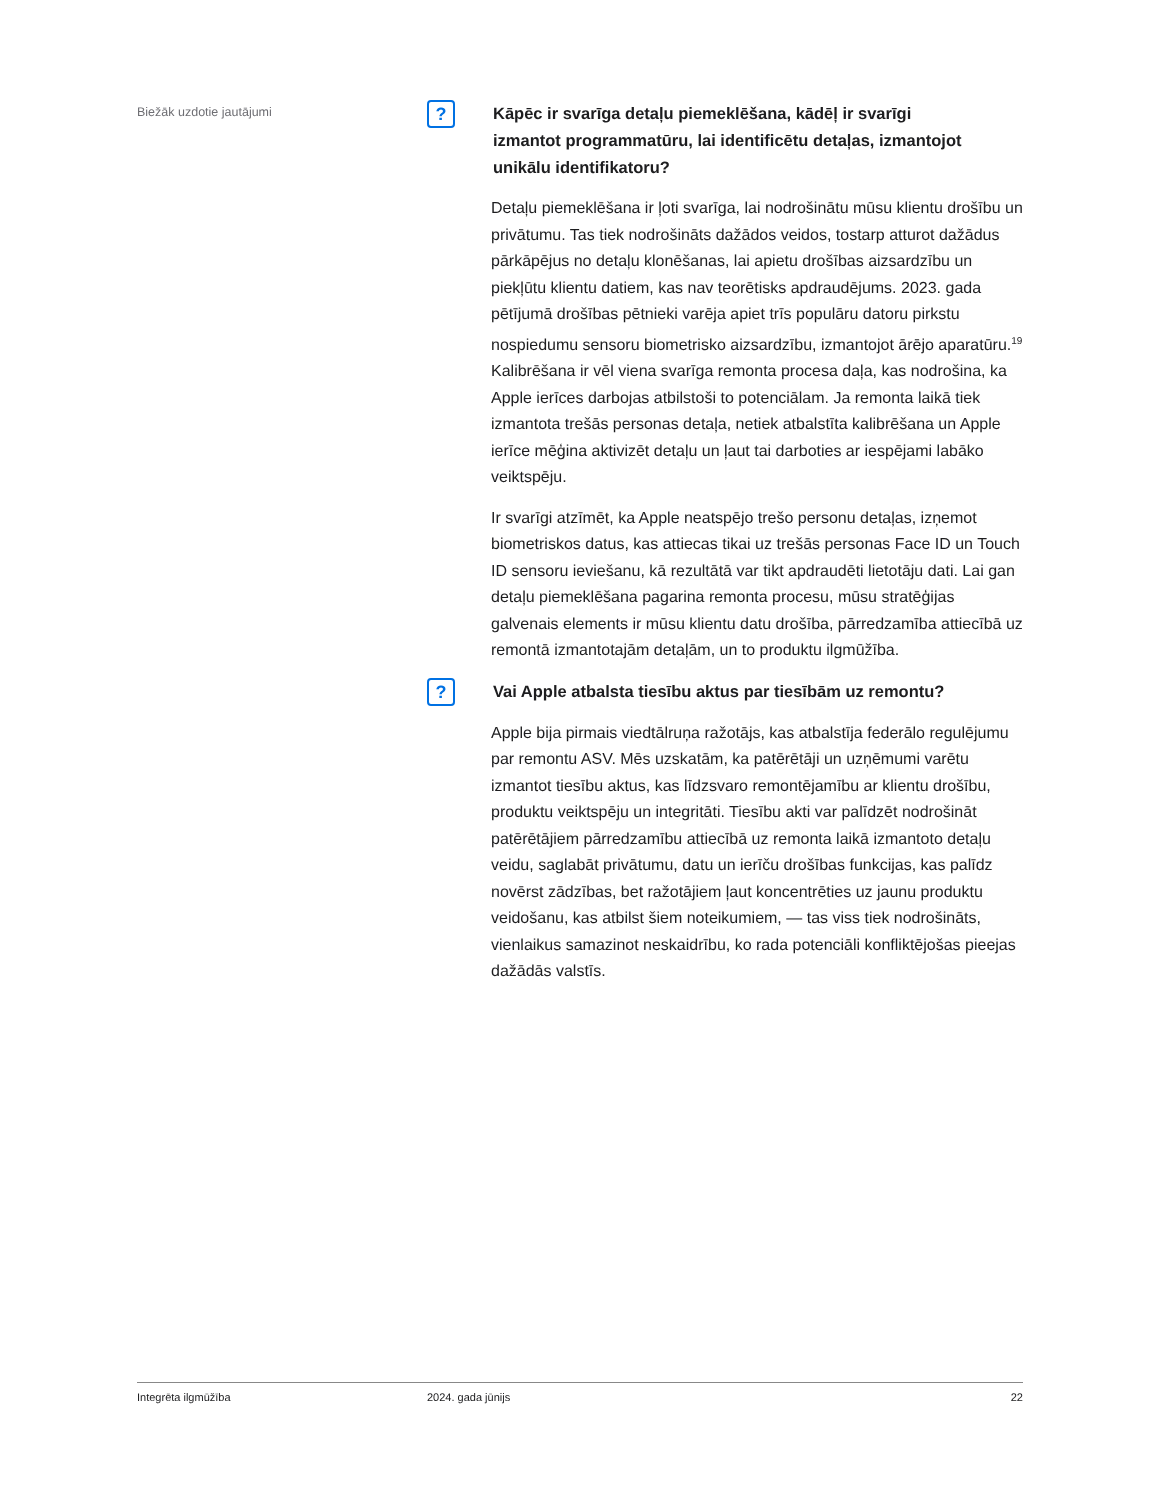Biežāk uzdotie jautājumi
?
Kāpēc ir svarīga detaļu piemeklēšana, kādēļ ir svarīgi izmantot programmatūru, lai identificētu detaļas, izmantojot unikālu identifikatoru?
Detaļu piemeklēšana ir ļoti svarīga, lai nodrošinātu mūsu klientu drošību un privātumu. Tas tiek nodrošināts dažādos veidos, tostarp atturot dažādus pārkāpējus no detaļu klonēšanas, lai apietu drošības aizsardzību un piekļūtu klientu datiem, kas nav teorētisks apdraudējums. 2023. gada pētījumā drošības pētnieki varēja apiet trīs populāru datoru pirkstu nospiedumu sensoru biometrisko aizsardzību, izmantojot ārējo aparatūru.<sup>19</sup> Kalibrēšana ir vēl viena svarīga remonta procesa daļa, kas nodrošina, ka Apple ierīces darbojas atbilstoši to potenciālam. Ja remonta laikā tiek izmantota trešās personas detaļa, netiek atbalstīta kalibrēšana un Apple ierīce mēģina aktivizēt detaļu un ļaut tai darboties ar iespējami labāko veiktspēju.
Ir svarīgi atzīmēt, ka Apple neatspējo trešo personu detaļas, izņemot biometriskos datus, kas attiecas tikai uz trešās personas Face ID un Touch ID sensoru ieviešanu, kā rezultātā var tikt apdraudēti lietotāju dati. Lai gan detaļu piemeklēšana pagarina remonta procesu, mūsu stratēģijas galvenais elements ir mūsu klientu datu drošība, pārredzamība attiecībā uz remontā izmantotajām detaļām, un to produktu ilgmūžība.
?
Vai Apple atbalsta tiesību aktus par tiesībām uz remontu?
Apple bija pirmais viedtālruņa ražotājs, kas atbalstīja federālo regulējumu par remontu ASV. Mēs uzskatām, ka patērētāji un uzņēmumi varētu izmantot tiesību aktus, kas līdzsvaro remontējamību ar klientu drošību, produktu veiktspēju un integritāti. Tiesību akti var palīdzēt nodrošināt patērētājiem pārredzamību attiecībā uz remonta laikā izmantoto detaļu veidu, saglabāt privātumu, datu un ierīču drošības funkcijas, kas palīdz novērst zādzības, bet ražotājiem ļaut koncentrēties uz jaunu produktu veidošanu, kas atbilst šiem noteikumiem, — tas viss tiek nodrošināts, vienlaikus samazinot neskaidrību, ko rada potenciāli konfliktējošas pieejas dažādās valstīs.
Integrēta ilgmūžība 2024. gada jūnijs 22